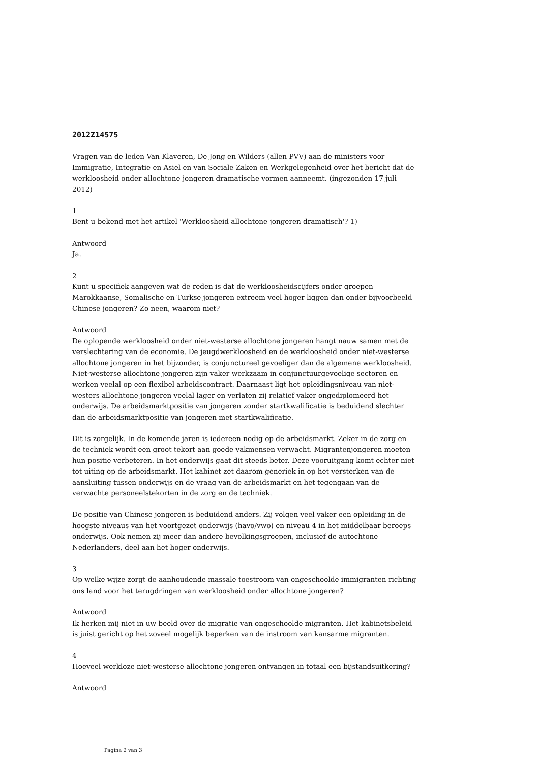2012Z14575
Vragen van de leden Van Klaveren, De Jong en Wilders (allen PVV) aan de ministers voor Immigratie, Integratie en Asiel en van Sociale Zaken en Werkgelegenheid over het bericht dat de werkloosheid onder allochtone jongeren dramatische vormen aanneemt. (ingezonden 17 juli 2012)
1
Bent u bekend met het artikel 'Werkloosheid allochtone jongeren dramatisch'? 1)
Antwoord
Ja.
2
Kunt u specifiek aangeven wat de reden is dat de werkloosheidscijfers onder groepen Marokkaanse, Somalische en Turkse jongeren extreem veel hoger liggen dan onder bijvoorbeeld Chinese jongeren? Zo neen, waarom niet?
Antwoord
De oplopende werkloosheid onder niet-westerse allochtone jongeren hangt nauw samen met de verslechtering van de economie. De jeugdwerkloosheid en de werkloosheid onder niet-westerse allochtone jongeren in het bijzonder, is conjunctureel gevoeliger dan de algemene werkloosheid. Niet-westerse allochtone jongeren zijn vaker werkzaam in conjunctuurgevoelige sectoren en werken veelal op een flexibel arbeidscontract. Daarnaast ligt het opleidingsniveau van niet-westers allochtone jongeren veelal lager en verlaten zij relatief vaker ongediplomeerd het onderwijs. De arbeidsmarktpositie van jongeren zonder startkwalificatie is beduidend slechter dan de arbeidsmarktpositie van jongeren met startkwalificatie.
Dit is zorgelijk. In de komende jaren is iedereen nodig op de arbeidsmarkt. Zeker in de zorg en de techniek wordt een groot tekort aan goede vakmensen verwacht. Migrantenjongeren moeten hun positie verbeteren. In het onderwijs gaat dit steeds beter. Deze vooruitgang komt echter niet tot uiting op de arbeidsmarkt. Het kabinet zet daarom generiek in op het versterken van de aansluiting tussen onderwijs en de vraag van de arbeidsmarkt en het tegengaan van de verwachte personeelstekorten in de zorg en de techniek.
De positie van Chinese jongeren is beduidend anders. Zij volgen veel vaker een opleiding in de hoogste niveaus van het voortgezet onderwijs (havo/vwo) en niveau 4 in het middelbaar beroeps onderwijs. Ook nemen zij meer dan andere bevolkingsgroepen, inclusief de autochtone Nederlanders, deel aan het hoger onderwijs.
3
Op welke wijze zorgt de aanhoudende massale toestroom van ongeschoolde immigranten richting ons land voor het terugdringen van werkloosheid onder allochtone jongeren?
Antwoord
Ik herken mij niet in uw beeld over de migratie van ongeschoolde migranten. Het kabinetsbeleid is juist gericht op het zoveel mogelijk beperken van de instroom van kansarme migranten.
4
Hoeveel werkloze niet-westerse allochtone jongeren ontvangen in totaal een bijstandsuitkering?
Antwoord
Pagina 2 van 3